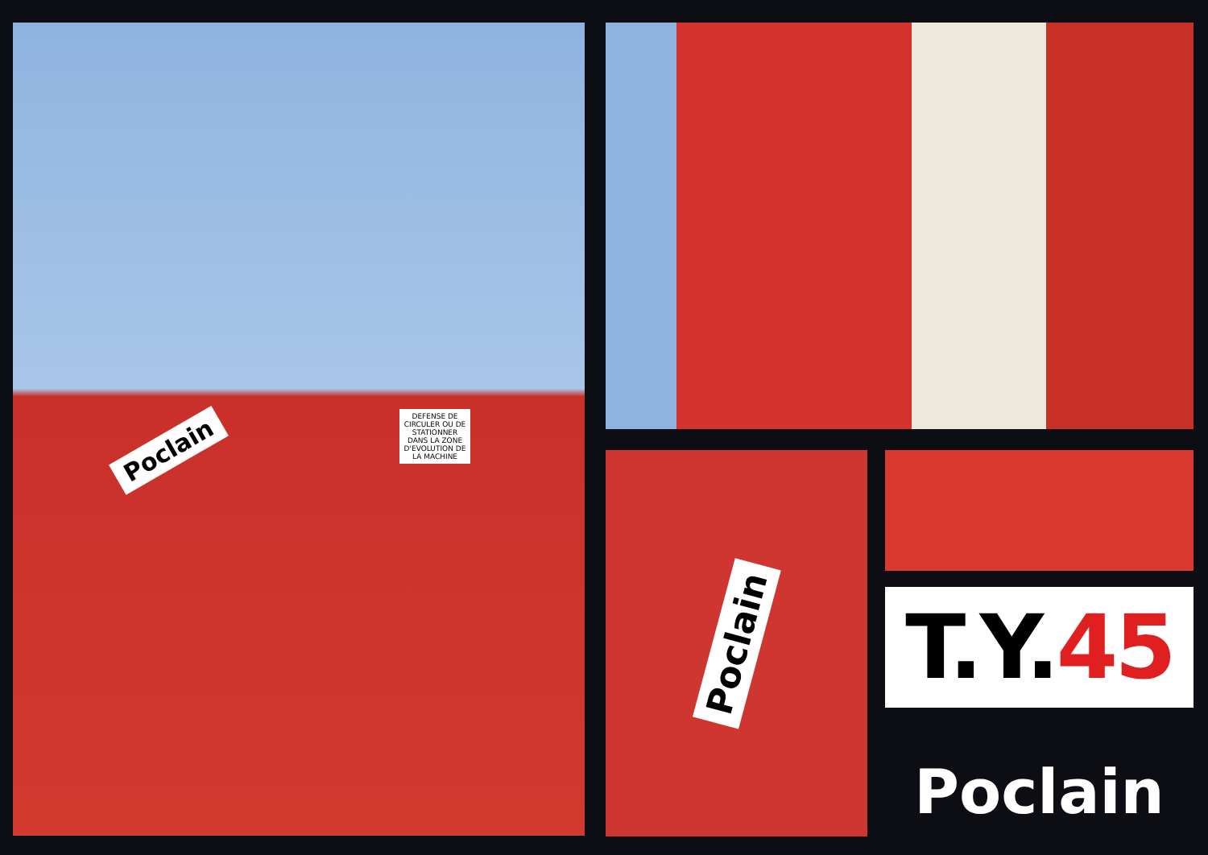Poclain
DEFENSE DE CIRCULER OU DE STATIONNER DANS LA ZONE D'EVOLUTION DE LA MACHINE
Poclain
T.Y. 45
Poclain